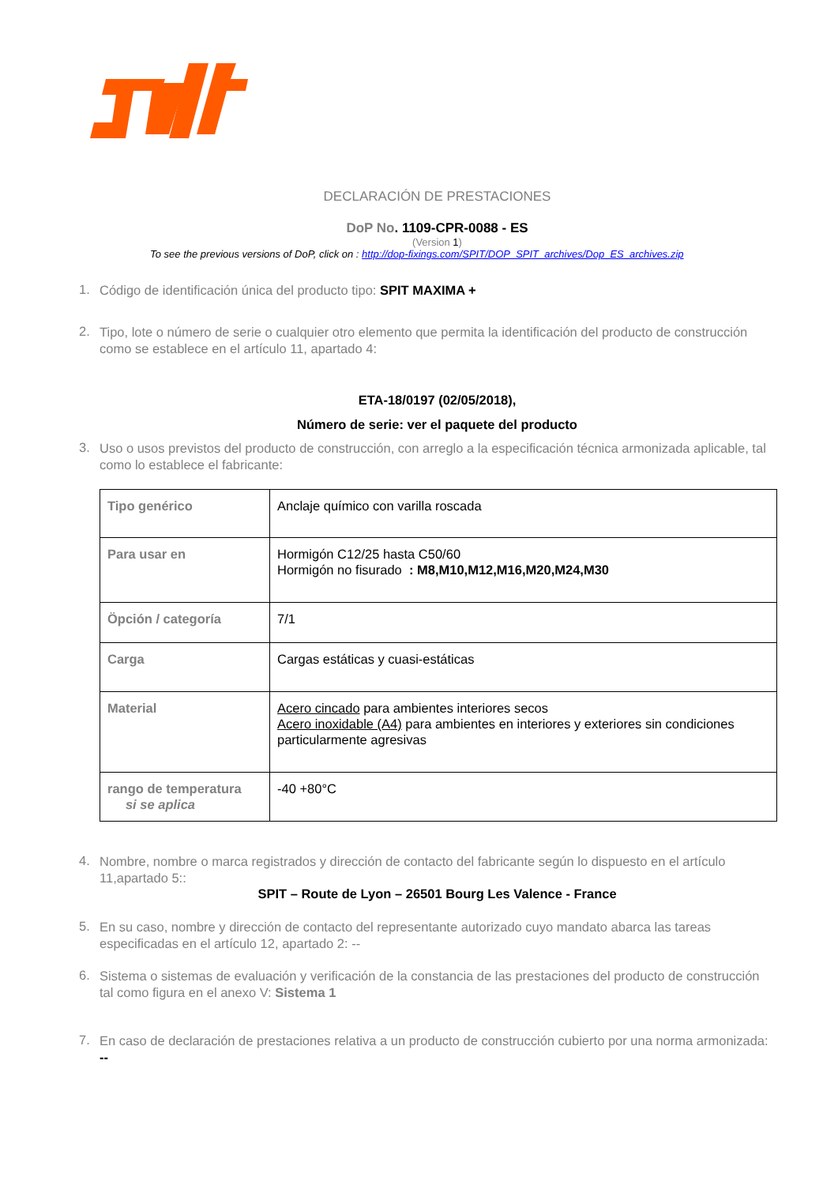DECLARACIÓN DE PRESTACIONES
DoP No. 1109-CPR-0088 - ES
(Version 1)
To see the previous versions of DoP, click on : http://dop-fixings.com/SPIT/DOP_SPIT_archives/Dop_ES_archives.zip
1. Código de identificación única del producto tipo: SPIT MAXIMA +
2. Tipo, lote o número de serie o cualquier otro elemento que permita la identificación del producto de construcción como se establece en el artículo 11, apartado 4:
ETA-18/0197 (02/05/2018),
Número de serie: ver el paquete del producto
3. Uso o usos previstos del producto de construcción, con arreglo a la especificación técnica armonizada aplicable, tal como lo establece el fabricante:
| Tipo genérico | Anclaje químico con varilla roscada |
| Para usar en | Hormigón C12/25 hasta C50/60 Hormigón no fisurado : M8,M10,M12,M16,M20,M24,M30 |
| Öpción / categoría | 7/1 |
| Carga | Cargas estáticas y cuasi-estáticas |
| Material | Acero cincado para ambientes interiores secos Acero inoxidable (A4) para ambientes en interiores y exteriores sin condiciones particularmente agresivas |
| rango de temperatura si se aplica | -40 +80°C |
4. Nombre, nombre o marca registrados y dirección de contacto del fabricante según lo dispuesto en el artículo 11,apartado 5::
SPIT – Route de Lyon – 26501 Bourg Les Valence - France
5. En su caso, nombre y dirección de contacto del representante autorizado cuyo mandato abarca las tareas especificadas en el artículo 12, apartado 2: --
6. Sistema o sistemas de evaluación y verificación de la constancia de las prestaciones del producto de construcción tal como figura en el anexo V: Sistema 1
7. En caso de declaración de prestaciones relativa a un producto de construcción cubierto por una norma armonizada: --